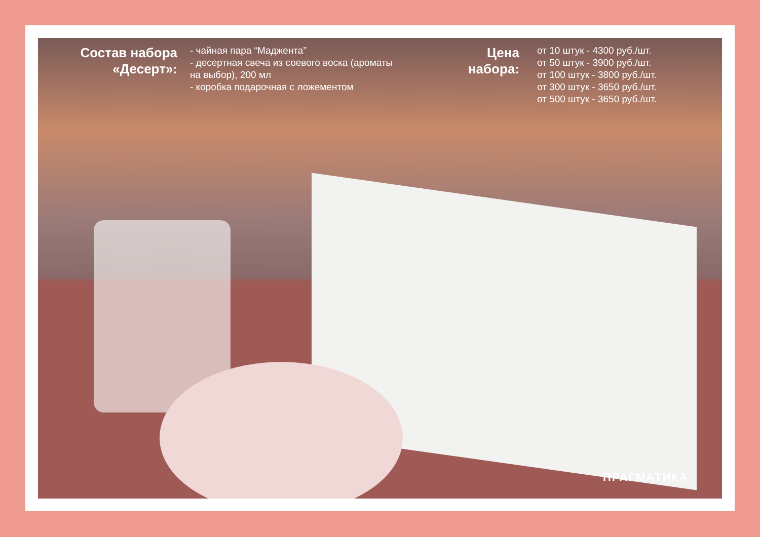Состав набора «Десерт»:
- чайная пара “Маджента”
- десертная свеча из соевого воска (ароматы на выбор), 200 мл
- коробка подарочная с ложементом
Цена набора:
от 10 штук - 4300 руб./шт.
от 50 штук - 3900 руб./шт.
от 100 штук - 3800 руб./шт.
от 300 штук - 3650 руб./шт.
от 500 штук - 3650 руб./шт.
ПРАГМАТИКА